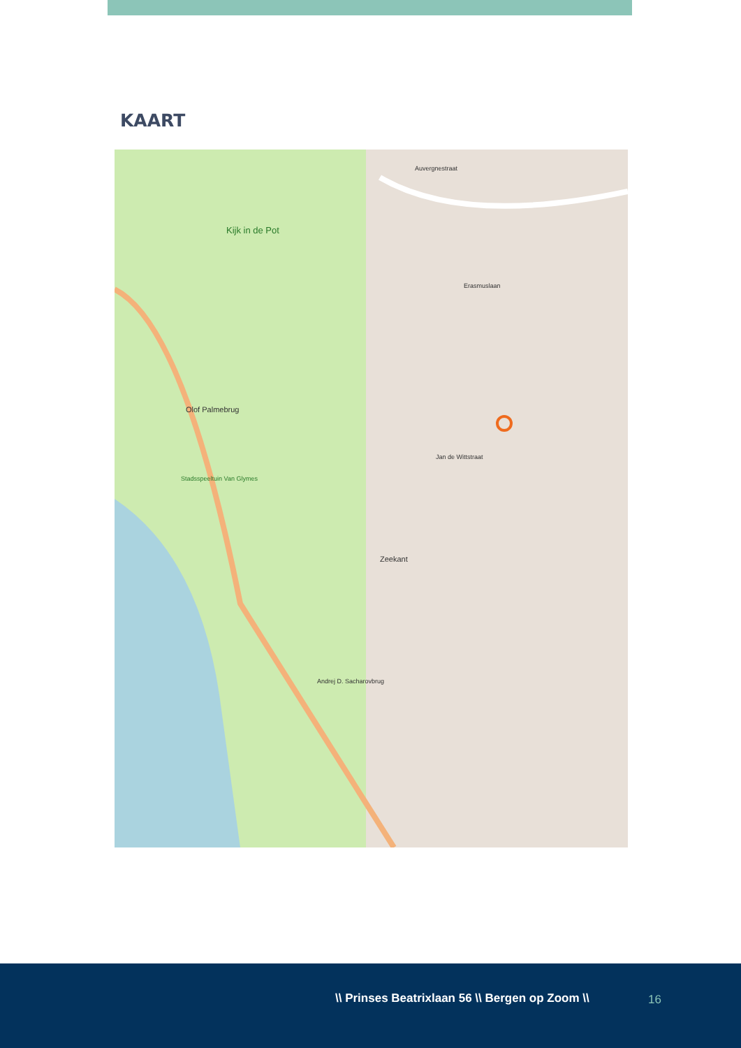KAART
Kijk in de Pot
Olof Palmebrug
Stadsspeeltuin Van Glymes
Zeekant
Auvergnestraat
Erasmuslaan
Jan de Wittstraat
Andrej D. Sacharovbrug
\\ Prinses Beatrixlaan 56 \\ Bergen op Zoom \\
16